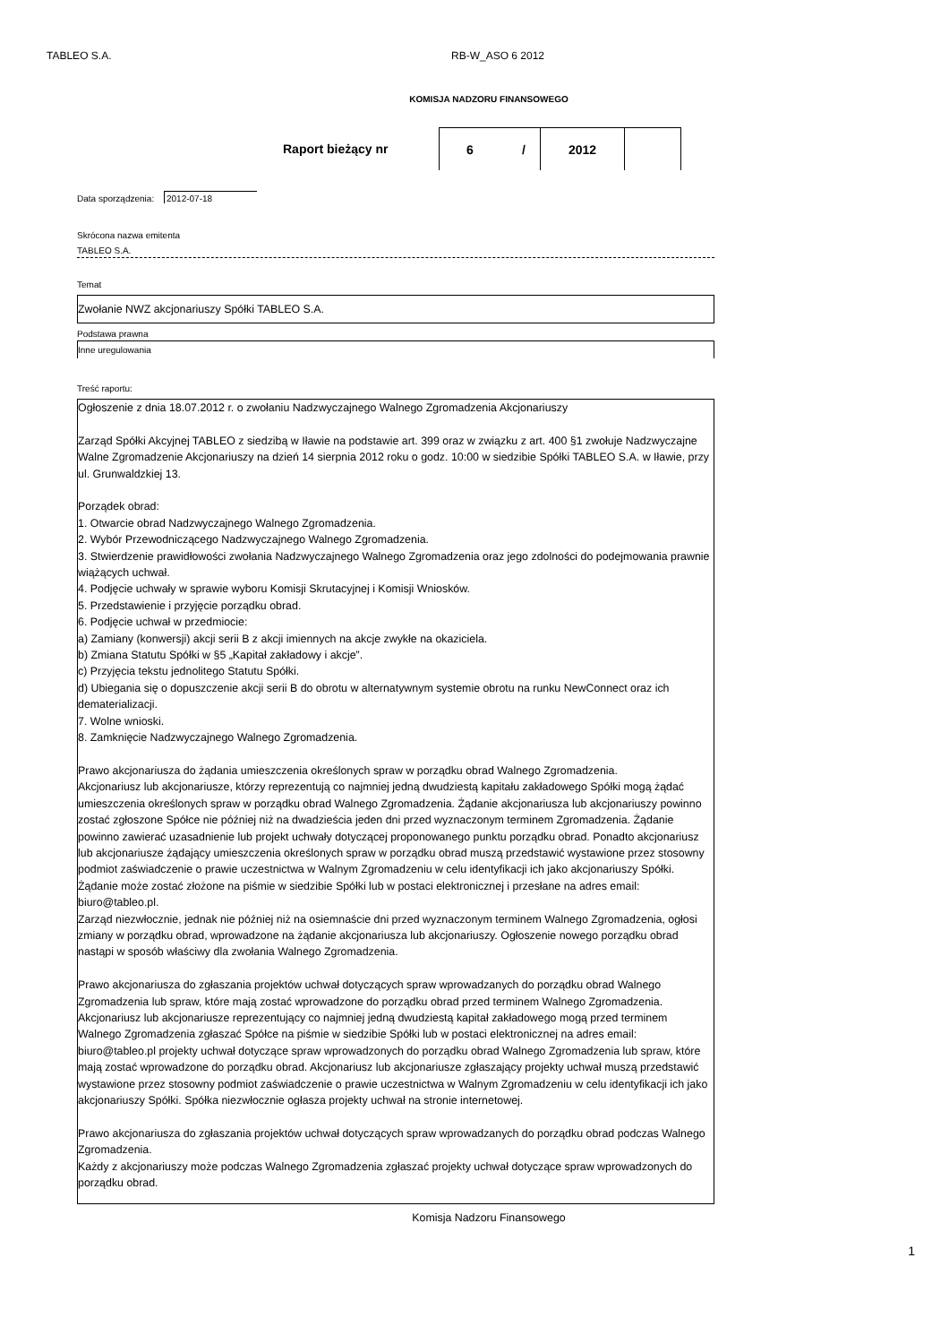TABLEO S.A. RB-W_ASO 6 2012
KOMISJA NADZORU FINANSOWEGO
Raport bieżący nr 6 / 2012
Data sporządzenia: 2012-07-18
Skrócona nazwa emitenta
TABLEO S.A.
Temat
Zwołanie NWZ akcjonariuszy Spółki TABLEO S.A.
Podstawa prawna
Inne uregulowania
Treść raportu:
Ogłoszenie z dnia 18.07.2012 r. o zwołaniu Nadzwyczajnego Walnego Zgromadzenia Akcjonariuszy
Zarząd Spółki Akcyjnej TABLEO z siedzibą w Iławie na podstawie art. 399 oraz w związku z art. 400 §1 zwołuje Nadzwyczajne Walne Zgromadzenie Akcjonariuszy na dzień 14 sierpnia 2012 roku o godz. 10:00 w siedzibie Spółki TABLEO S.A. w Iławie, przy ul. Grunwaldzkiej 13.
Porządek obrad:
1. Otwarcie obrad Nadzwyczajnego Walnego Zgromadzenia.
2. Wybór Przewodniczącego Nadzwyczajnego Walnego Zgromadzenia.
3. Stwierdzenie prawidłowości zwołania Nadzwyczajnego Walnego Zgromadzenia oraz jego zdolności do podejmowania prawnie wiążących uchwał.
4. Podjęcie uchwały w sprawie wyboru Komisji Skrutacyjnej i Komisji Wniosków.
5. Przedstawienie i przyjęcie porządku obrad.
6. Podjęcie uchwał w przedmiocie:
a) Zamiany (konwersji) akcji serii B z akcji imiennych na akcje zwykłe na okaziciela.
b) Zmiana Statutu Spółki w §5 „Kapitał zakładowy i akcje”.
c) Przyjęcia tekstu jednolitego Statutu Spółki.
d) Ubiegania się o dopuszczenie akcji serii B do obrotu w alternatywnym systemie obrotu na runku NewConnect oraz ich dematerializacji.
7. Wolne wnioski.
8. Zamknięcie Nadzwyczajnego Walnego Zgromadzenia.
Prawo akcjonariusza do żądania umieszczenia określonych spraw w porządku obrad Walnego Zgromadzenia.
Akcjonariusz lub akcjonariusze, którzy reprezentują co najmniej jedną dwudziestą kapitału zakładowego Spółki mogą żądać umieszczenia określonych spraw w porządku obrad Walnego Zgromadzenia. Żądanie akcjonariusza lub akcjonariuszy powinno zostać zgłoszone Spółce nie później niż na dwadzieścia jeden dni przed wyznaczonym terminem Zgromadzenia. Żądanie powinno zawierać uzasadnienie lub projekt uchwały dotyczącej proponowanego punktu porządku obrad. Ponadto akcjonariusz lub akcjonariusze żądający umieszczenia określonych spraw w porządku obrad muszą przedstawić wystawione przez stosowny podmiot zaświadczenie o prawie uczestnictwa w Walnym Zgromadzeniu w celu identyfikacji ich jako akcjonariuszy Spółki. Żądanie może zostać złożone na piśmie w siedzibie Spółki lub w postaci elektronicznej i przesłane na adres email: biuro@tableo.pl.
Zarząd niezwłocznie, jednak nie później niż na osiemnaście dni przed wyznaczonym terminem Walnego Zgromadzenia, ogłosi zmiany w porządku obrad, wprowadzone na żądanie akcjonariusza lub akcjonariuszy. Ogłoszenie nowego porządku obrad nastąpi w sposób właściwy dla zwołania Walnego Zgromadzenia.
Prawo akcjonariusza do zgłaszania projektów uchwał dotyczących spraw wprowadzanych do porządku obrad Walnego Zgromadzenia lub spraw, które mają zostać wprowadzone do porządku obrad przed terminem Walnego Zgromadzenia.
Akcjonariusz lub akcjonariusze reprezentujący co najmniej jedną dwudziestą kapitał zakładowego mogą przed terminem Walnego Zgromadzenia zgłaszać Spółce na piśmie w siedzibie Spółki lub w postaci elektronicznej na adres email: biuro@tableo.pl projekty uchwał dotyczące spraw wprowadzonych do porządku obrad Walnego Zgromadzenia lub spraw, które mają zostać wprowadzone do porządku obrad. Akcjonariusz lub akcjonariusze zgłaszający projekty uchwał muszą przedstawić wystawione przez stosowny podmiot zaświadczenie o prawie uczestnictwa w Walnym Zgromadzeniu w celu identyfikacji ich jako akcjonariuszy Spółki. Spółka niezwłocznie ogłasza projekty uchwał na stronie internetowej.
Prawo akcjonariusza do zgłaszania projektów uchwał dotyczących spraw wprowadzanych do porządku obrad podczas Walnego Zgromadzenia.
Każdy z akcjonariuszy może podczas Walnego Zgromadzenia zgłaszać projekty uchwał dotyczące spraw wprowadzonych do porządku obrad.
Komisja Nadzoru Finansowego
1